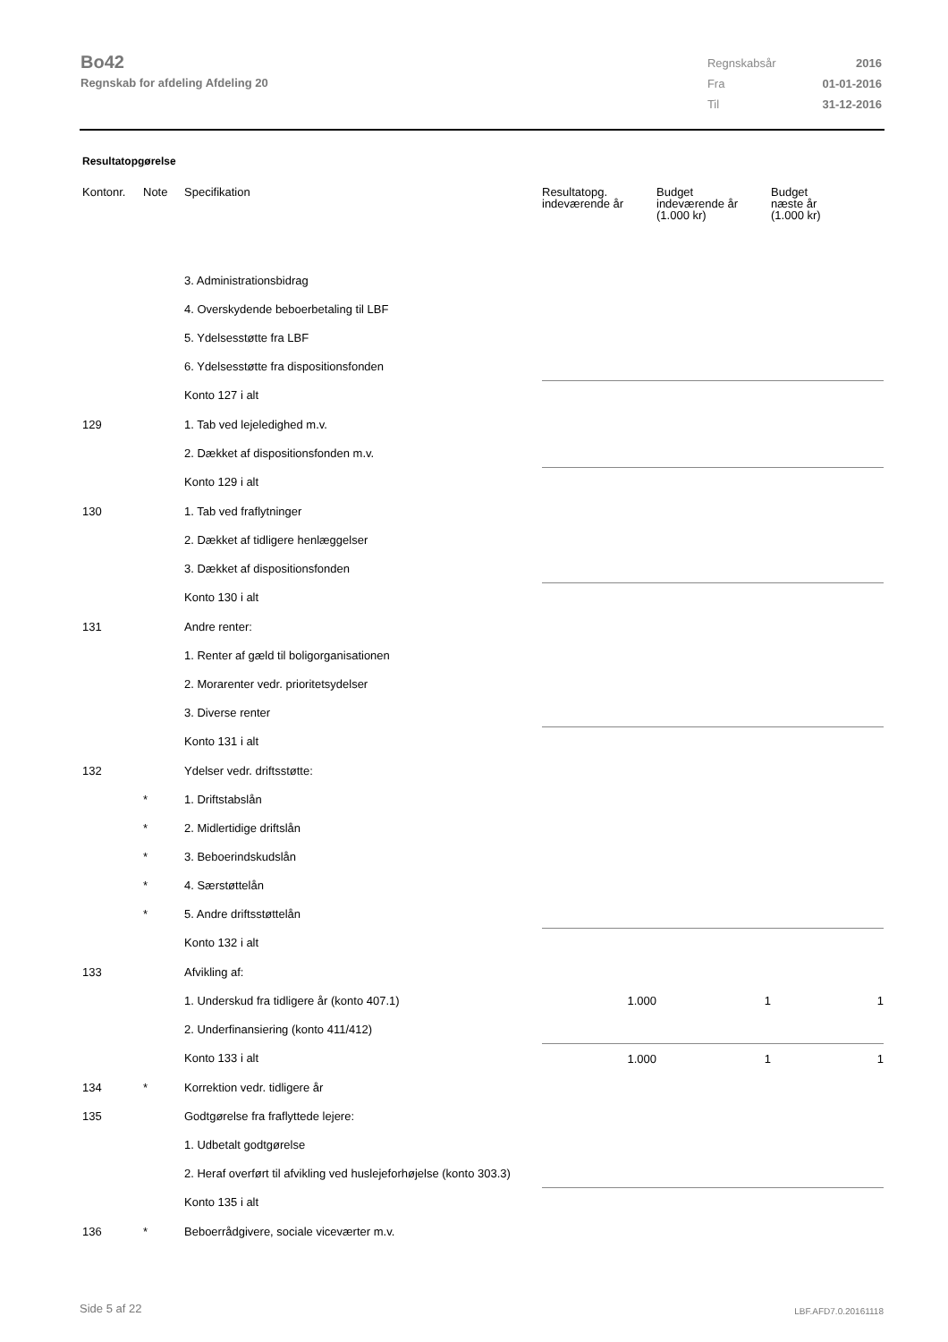Bo42
Regnskab for afdeling Afdeling 20
| Regnskabsår | 2016 |
| Fra | 01-01-2016 |
| Til | 31-12-2016 |
Resultatopgørelse
| Kontonr. | Note | Specifikation | Resultatopg. indeværende år | Budget indeværende år (1.000 kr) | Budget næste år (1.000 kr) |
| --- | --- | --- | --- | --- | --- |
| | | 3. Administrationsbidrag | | | |
| | | 4. Overskydende beboerbetaling til LBF | | | |
| | | 5. Ydelsesstøtte fra LBF | | | |
| | | 6. Ydelsesstøtte fra dispositionsfonden | | | |
| | | Konto 127 i alt | | | |
| 129 | | 1. Tab ved lejeledighed m.v. | | | |
| | | 2. Dækket af dispositionsfonden m.v. | | | |
| | | Konto 129 i alt | | | |
| 130 | | 1. Tab ved fraflytninger | | | |
| | | 2. Dækket af tidligere henlæggelser | | | |
| | | 3. Dækket af dispositionsfonden | | | |
| | | Konto 130 i alt | | | |
| 131 | | Andre renter: | | | |
| | | 1. Renter af gæld til boligorganisationen | | | |
| | | 2. Morarenter vedr. prioritetsydelser | | | |
| | | 3. Diverse renter | | | |
| | | Konto 131 i alt | | | |
| 132 | | Ydelser vedr. driftsstøtte: | | | |
| | * | 1. Driftstabslån | | | |
| | * | 2. Midlertidige driftslån | | | |
| | * | 3. Beboerindskudslån | | | |
| | * | 4. Særstøttelån | | | |
| | * | 5. Andre driftsstøttelån | | | |
| | | Konto 132 i alt | | | |
| 133 | | Afvikling af: | | | |
| | | 1. Underskud fra tidligere år (konto 407.1) | 1.000 | 1 | 1 |
| | | 2. Underfinansiering (konto 411/412) | | | |
| | | Konto 133 i alt | 1.000 | 1 | 1 |
| 134 | * | Korrektion vedr. tidligere år | | | |
| 135 | | Godtgørelse fra fraflyttede lejere: | | | |
| | | 1. Udbetalt godtgørelse | | | |
| | | 2. Heraf overført til afvikling ved huslejeforhøjelse (konto 303.3) | | | |
| | | Konto 135 i alt | | | |
| 136 | * | Beboerrådgivere, sociale viceværter m.v. | | | |
Side 5 af 22 LBF.AFD7.0.20161118